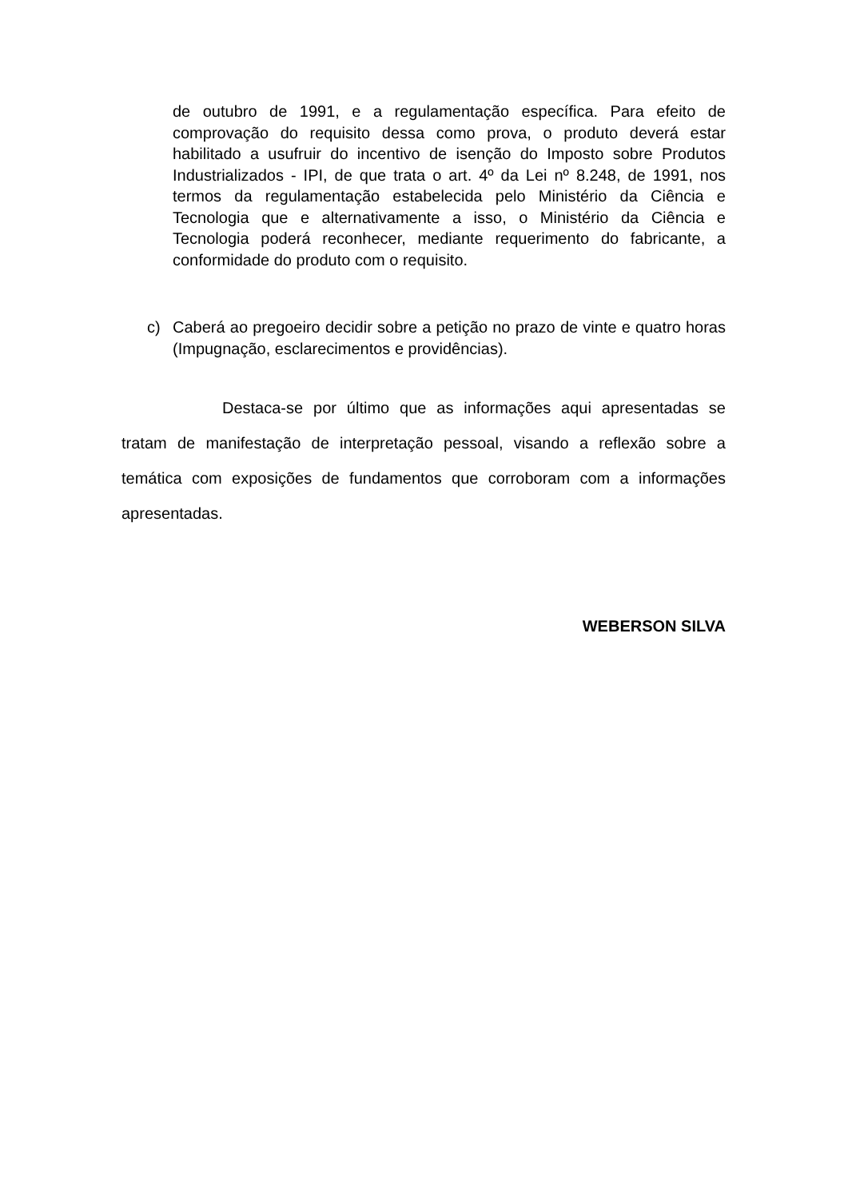de outubro de 1991, e a regulamentação específica. Para efeito de comprovação do requisito dessa como prova, o produto deverá estar habilitado a usufruir do incentivo de isenção do Imposto sobre Produtos Industrializados - IPI, de que trata o art. 4º da Lei nº 8.248, de 1991, nos termos da regulamentação estabelecida pelo Ministério da Ciência e Tecnologia que e alternativamente a isso, o Ministério da Ciência e Tecnologia poderá reconhecer, mediante requerimento do fabricante, a conformidade do produto com o requisito.
c) Caberá ao pregoeiro decidir sobre a petição no prazo de vinte e quatro horas (Impugnação, esclarecimentos e providências).
Destaca-se por último que as informações aqui apresentadas se tratam de manifestação de interpretação pessoal, visando a reflexão sobre a temática com exposições de fundamentos que corroboram com a informações apresentadas.
WEBERSON SILVA